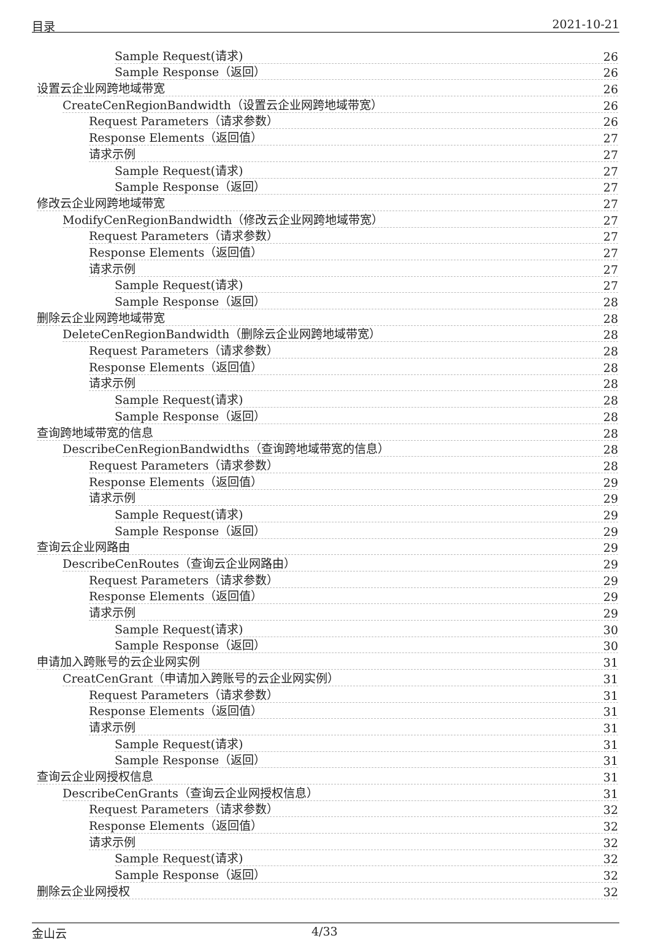目录 2021-10-21
Sample Request(请求) 26
Sample Response（返回） 26
设置云企业网跨地域带宽 26
CreateCenRegionBandwidth（设置云企业网跨地域带宽） 26
Request Parameters（请求参数） 26
Response Elements（返回值） 27
请求示例 27
Sample Request(请求) 27
Sample Response（返回） 27
修改云企业网跨地域带宽 27
ModifyCenRegionBandwidth（修改云企业网跨地域带宽） 27
Request Parameters（请求参数） 27
Response Elements（返回值） 27
请求示例 27
Sample Request(请求) 27
Sample Response（返回） 28
删除云企业网跨地域带宽 28
DeleteCenRegionBandwidth（删除云企业网跨地域带宽） 28
Request Parameters（请求参数） 28
Response Elements（返回值） 28
请求示例 28
Sample Request(请求) 28
Sample Response（返回） 28
查询跨地域带宽的信息 28
DescribeCenRegionBandwidths（查询跨地域带宽的信息） 28
Request Parameters（请求参数） 28
Response Elements（返回值） 29
请求示例 29
Sample Request(请求) 29
Sample Response（返回） 29
查询云企业网路由 29
DescribeCenRoutes（查询云企业网路由） 29
Request Parameters（请求参数） 29
Response Elements（返回值） 29
请求示例 29
Sample Request(请求) 30
Sample Response（返回） 30
申请加入跨账号的云企业网实例 31
CreatCenGrant（申请加入跨账号的云企业网实例） 31
Request Parameters（请求参数） 31
Response Elements（返回值） 31
请求示例 31
Sample Request(请求) 31
Sample Response（返回） 31
查询云企业网授权信息 31
DescribeCenGrants（查询云企业网授权信息） 31
Request Parameters（请求参数） 32
Response Elements（返回值） 32
请求示例 32
Sample Request(请求) 32
Sample Response（返回） 32
删除云企业网授权 32
金山云 4/33